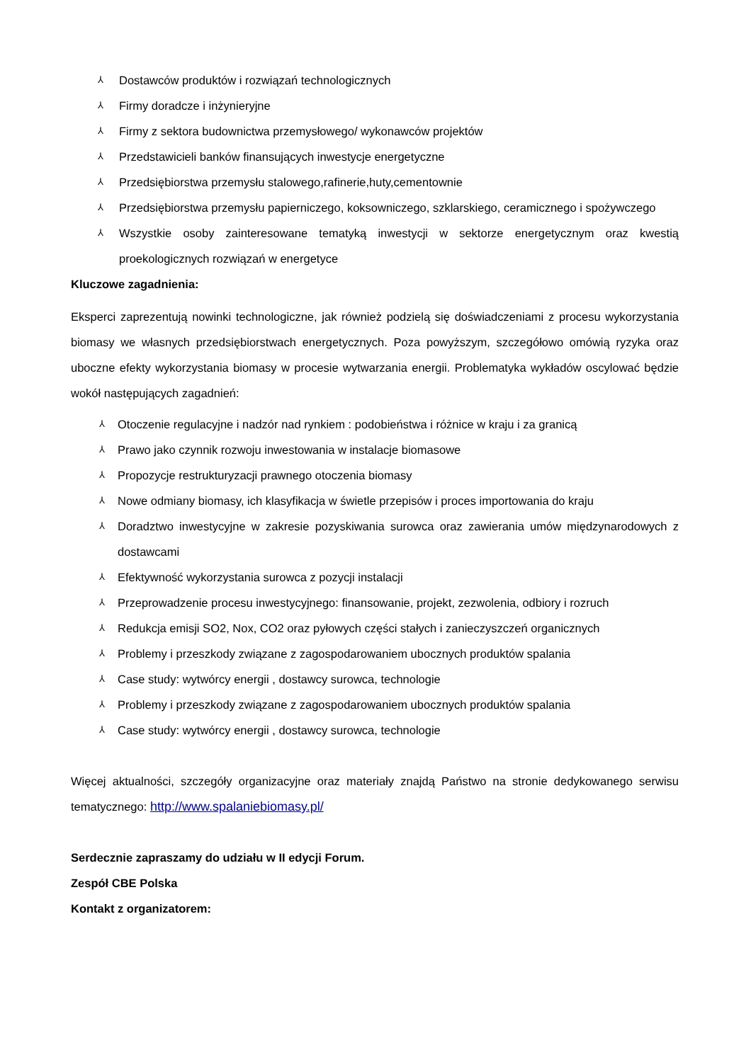⅄ Dostawców produktów i rozwiązań technologicznych
⅄ Firmy doradcze i inżynieryjne
⅄ Firmy z sektora budownictwa przemysłowego/ wykonawców projektów
⅄ Przedstawicieli banków finansujących inwestycje energetyczne
⅄ Przedsiębiorstwa przemysłu stalowego,rafinerie,huty,cementownie
⅄ Przedsiębiorstwa przemysłu papierniczego, koksowniczego, szklarskiego, ceramicznego i spożywczego
⅄ Wszystkie osoby zainteresowane tematyką inwestycji w sektorze energetycznym oraz kwestią proekologicznych rozwiązań w energetyce
Kluczowe zagadnienia:
Eksperci zaprezentują nowinki technologiczne, jak również podzielą się doświadczeniami z procesu wykorzystania biomasy we własnych przedsiębiorstwach energetycznych. Poza powyższym, szczegółowo omówią ryzyka oraz uboczne efekty wykorzystania biomasy w procesie wytwarzania energii. Problematyka wykładów oscylować będzie wokół następujących zagadnień:
⅄ Otoczenie regulacyjne i nadzór nad rynkiem : podobieństwa i różnice w kraju i za granicą
⅄ Prawo jako czynnik rozwoju inwestowania w instalacje biomasowe
⅄ Propozycje restrukturyzacji prawnego otoczenia biomasy
⅄ Nowe odmiany biomasy, ich klasyfikacja w świetle przepisów i proces importowania do kraju
⅄ Doradztwo inwestycyjne w zakresie pozyskiwania surowca oraz zawierania umów międzynarodowych z dostawcami
⅄ Efektywność wykorzystania surowca z pozycji instalacji
⅄ Przeprowadzenie procesu inwestycyjnego: finansowanie, projekt, zezwolenia, odbiory i rozruch
⅄ Redukcja emisji SO2, Nox, CO2 oraz pyłowych części stałych i zanieczyszczeń organicznych
⅄ Problemy i przeszkody związane z zagospodarowaniem ubocznych produktów spalania
⅄ Case study: wytwórcy energii , dostawcy surowca, technologie
⅄ Problemy i przeszkody związane z zagospodarowaniem ubocznych produktów spalania
⅄ Case study: wytwórcy energii , dostawcy surowca, technologie
Więcej aktualności, szczegóły organizacyjne oraz materiały znajdą Państwo na stronie dedykowanego serwisu tematycznego: http://www.spalaniebiomasy.pl/
Serdecznie zapraszamy do udziału w II edycji Forum.
Zespół CBE Polska
Kontakt z organizatorem: